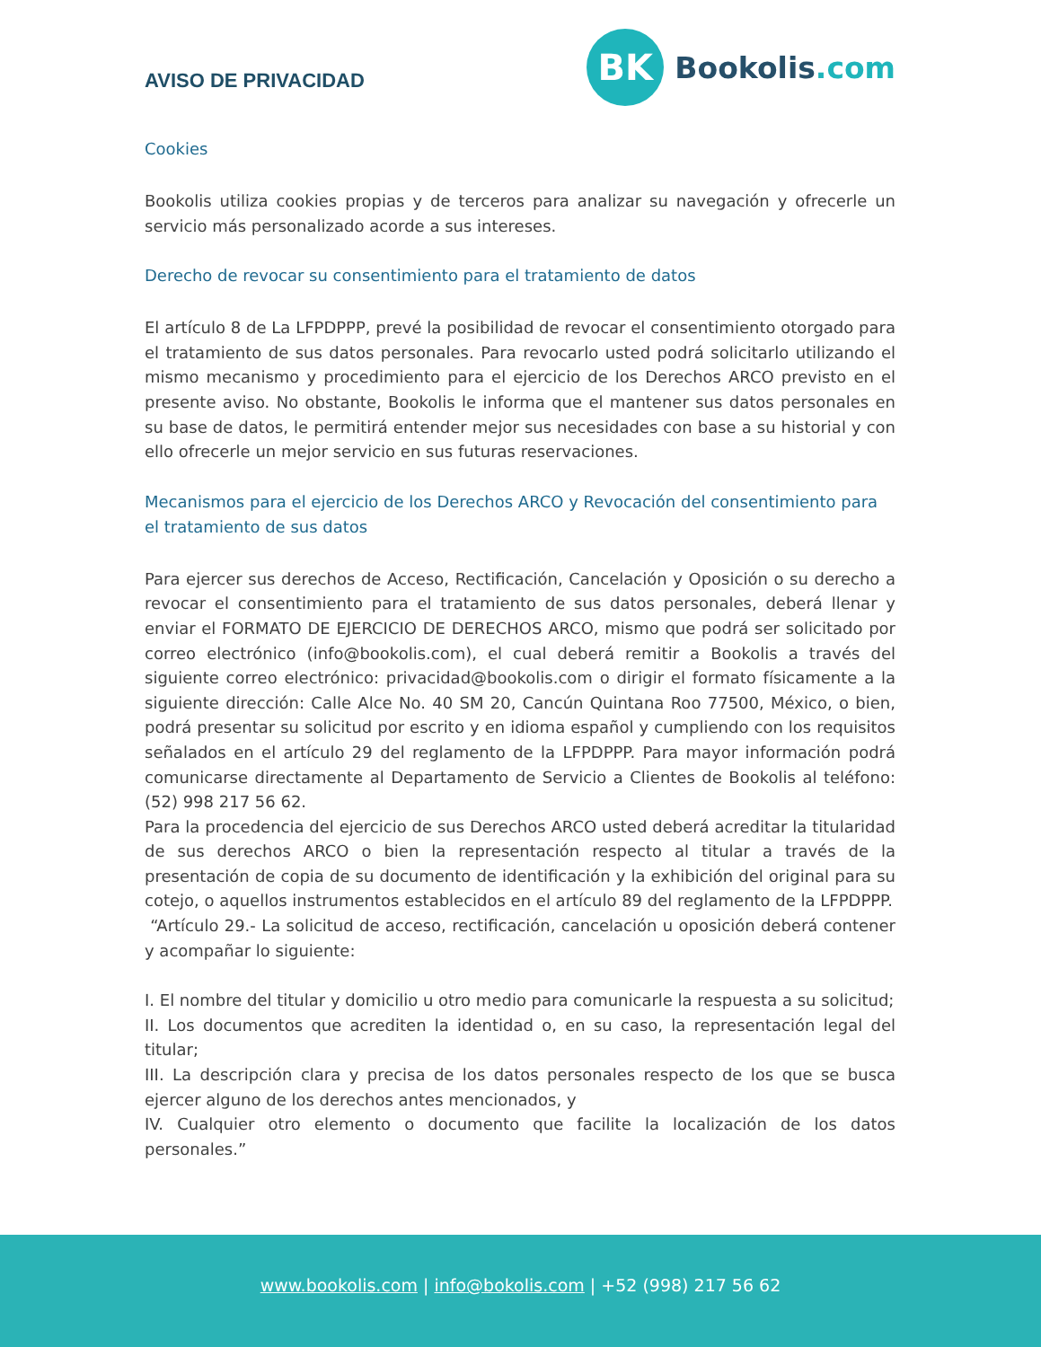AVISO DE PRIVACIDAD
BK
Bookolis.com
Cookies
Bookolis utiliza cookies propias y de terceros para analizar su navegación y ofrecerle un servicio más personalizado acorde a sus intereses.
Derecho de revocar su consentimiento para el tratamiento de datos
El artículo 8 de La LFPDPPP, prevé la posibilidad de revocar el consentimiento otorgado para el tratamiento de sus datos personales. Para revocarlo usted podrá solicitarlo utilizando el mismo mecanismo y procedimiento para el ejercicio de los Derechos ARCO previsto en el presente aviso. No obstante, Bookolis le informa que el mantener sus datos personales en su base de datos, le permitirá entender mejor sus necesidades con base a su historial y con ello ofrecerle un mejor servicio en sus futuras reservaciones.
Mecanismos para el ejercicio de los Derechos ARCO y Revocación del consentimiento para el tratamiento de sus datos
Para ejercer sus derechos de Acceso, Rectificación, Cancelación y Oposición o su derecho a revocar el consentimiento para el tratamiento de sus datos personales, deberá llenar y enviar el FORMATO DE EJERCICIO DE DERECHOS ARCO, mismo que podrá ser solicitado por correo electrónico (info@bookolis.com), el cual deberá remitir a Bookolis a través del siguiente correo electrónico: privacidad@bookolis.com o dirigir el formato físicamente a la siguiente dirección: Calle Alce No. 40 SM 20, Cancún Quintana Roo 77500, México, o bien, podrá presentar su solicitud por escrito y en idioma español y cumpliendo con los requisitos señalados en el artículo 29 del reglamento de la LFPDPPP. Para mayor información podrá comunicarse directamente al Departamento de Servicio a Clientes de Bookolis al teléfono: (52) 998 217 56 62.
Para la procedencia del ejercicio de sus Derechos ARCO usted deberá acreditar la titularidad de sus derechos ARCO o bien la representación respecto al titular a través de la presentación de copia de su documento de identificación y la exhibición del original para su cotejo, o aquellos instrumentos establecidos en el artículo 89 del reglamento de la LFPDPPP.
“Artículo 29.- La solicitud de acceso, rectificación, cancelación u oposición deberá contener y acompañar lo siguiente:
I. El nombre del titular y domicilio u otro medio para comunicarle la respuesta a su solicitud;
II. Los documentos que acrediten la identidad o, en su caso, la representación legal del titular;
III. La descripción clara y precisa de los datos personales respecto de los que se busca ejercer alguno de los derechos antes mencionados, y
IV. Cualquier otro elemento o documento que facilite la localización de los datos personales.”
www.bookolis.com | info@bokolis.com | +52 (998) 217 56 62